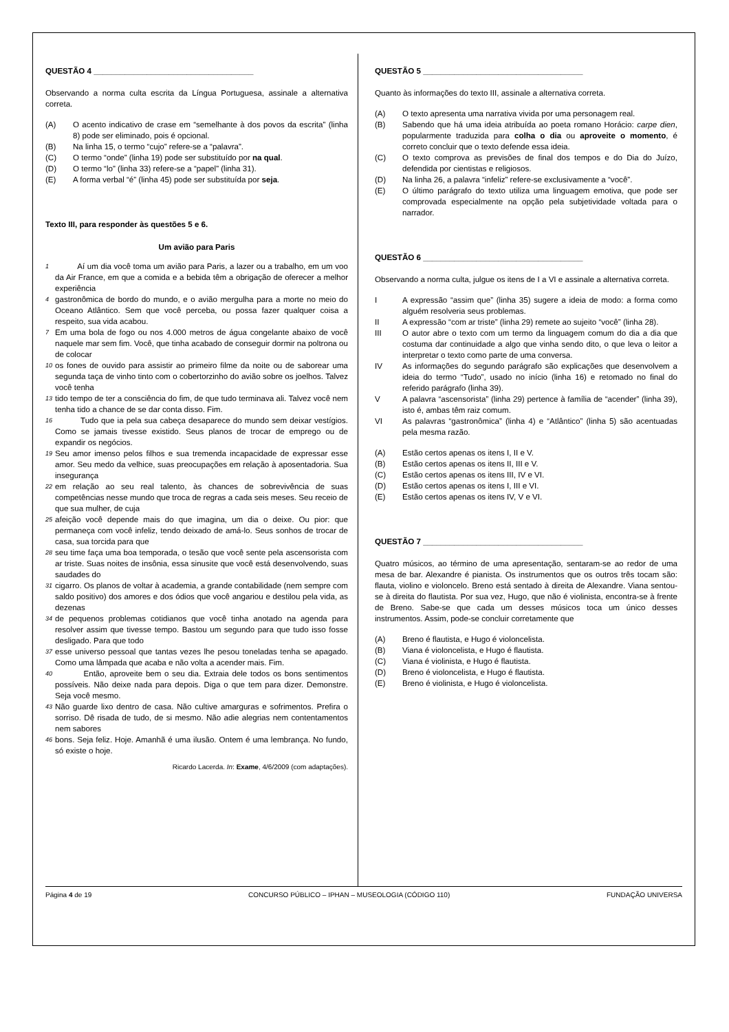QUESTÃO 4 ____________________________________
Observando a norma culta escrita da Língua Portuguesa, assinale a alternativa correta.
(A) O acento indicativo de crase em “semelhante à dos povos da escrita” (linha 8) pode ser eliminado, pois é opcional.
(B) Na linha 15, o termo “cujo” refere-se a “palavra”.
(C) O termo “onde” (linha 19) pode ser substituído por na qual.
(D) O termo “lo” (linha 33) refere-se a “papel” (linha 31).
(E) A forma verbal “é” (linha 45) pode ser substituída por seja.
Texto III, para responder às questões 5 e 6.
Um avião para Paris
1 Aí um dia você toma um avião para Paris, a lazer ou a trabalho, em um voo da Air France, em que a comida e a bebida têm a obrigação de oferecer a melhor experiência
4 gastronômica de bordo do mundo, e o avião mergulha para a morte no meio do Oceano Atlântico. Sem que você perceba, ou possa fazer qualquer coisa a respeito, sua vida acabou.
7 Em uma bola de fogo ou nos 4.000 metros de água congelante abaixo de você naquele mar sem fim. Você, que tinha acabado de conseguir dormir na poltrona ou de colocar
10 os fones de ouvido para assistir ao primeiro filme da noite ou de saborear uma segunda taça de vinho tinto com o cobertorzinho do avião sobre os joelhos. Talvez você tenha
13 tido tempo de ter a consciência do fim, de que tudo terminava ali. Talvez você nem tenha tido a chance de se dar conta disso. Fim.
16 Tudo que ia pela sua cabeça desaparece do mundo sem deixar vestígios. Como se jamais tivesse existido. Seus planos de trocar de emprego ou de expandir os negócios.
19 Seu amor imenso pelos filhos e sua tremenda incapacidade de expressar esse amor. Seu medo da velhice, suas preocupações em relação à aposentadoria. Sua insegurança
22 em relação ao seu real talento, às chances de sobrevivência de suas competências nesse mundo que troca de regras a cada seis meses. Seu receio de que sua mulher, de cuja
25 afeição você depende mais do que imagina, um dia o deixe. Ou pior: que permaneça com você infeliz, tendo deixado de amá-lo. Seus sonhos de trocar de casa, sua torcida para que
28 seu time faça uma boa temporada, o tesão que você sente pela ascensorista com ar triste. Suas noites de insônia, essa sinusite que você está desenvolvendo, suas saudades do
31 cigarro. Os planos de voltar à academia, a grande contabilidade (nem sempre com saldo positivo) dos amores e dos ódios que você angariou e destilou pela vida, as dezenas
34 de pequenos problemas cotidianos que você tinha anotado na agenda para resolver assim que tivesse tempo. Bastou um segundo para que tudo isso fosse desligado. Para que todo
37 esse universo pessoal que tantas vezes lhe pesou toneladas tenha se apagado. Como uma lâmpada que acaba e não volta a acender mais. Fim.
40 Então, aproveite bem o seu dia. Extraia dele todos os bons sentimentos possíveis. Não deixe nada para depois. Diga o que tem para dizer. Demonstre. Seja você mesmo.
43 Não guarde lixo dentro de casa. Não cultive amarguras e sofrimentos. Prefira o sorriso. Dê risada de tudo, de si mesmo. Não adie alegrias nem contentamentos nem sabores
46 bons. Seja feliz. Hoje. Amanhã é uma ilusão. Ontem é uma lembrança. No fundo, só existe o hoje.
Ricardo Lacerda. In: Exame, 4/6/2009 (com adaptações).
QUESTÃO 5 ____________________________________
Quanto às informações do texto III, assinale a alternativa correta.
(A) O texto apresenta uma narrativa vivida por uma personagem real.
(B) Sabendo que há uma ideia atribuída ao poeta romano Horácio: carpe dien, popularmente traduzida para colha o dia ou aproveite o momento, é correto concluir que o texto defende essa ideia.
(C) O texto comprova as previsões de final dos tempos e do Dia do Juízo, defendida por cientistas e religiosos.
(D) Na linha 26, a palavra “infeliz” refere-se exclusivamente a “você”.
(E) O último parágrafo do texto utiliza uma linguagem emotiva, que pode ser comprovada especialmente na opção pela subjetividade voltada para o narrador.
QUESTÃO 6 ____________________________________
Observando a norma culta, julgue os itens de I a VI e assinale a alternativa correta.
I A expressão “assim que” (linha 35) sugere a ideia de modo: a forma como alguém resolveria seus problemas.
II A expressão “com ar triste” (linha 29) remete ao sujeito “você” (linha 28).
III O autor abre o texto com um termo da linguagem comum do dia a dia que costuma dar continuidade a algo que vinha sendo dito, o que leva o leitor a interpretar o texto como parte de uma conversa.
IV As informações do segundo parágrafo são explicações que desenvolvem a ideia do termo “Tudo”, usado no início (linha 16) e retomado no final do referido parágrafo (linha 39).
V A palavra “ascensorista” (linha 29) pertence à família de “acender” (linha 39), isto é, ambas têm raiz comum.
VI As palavras “gastronômica” (linha 4) e “Atlântico” (linha 5) são acentuadas pela mesma razão.
(A) Estão certos apenas os itens I, II e V.
(B) Estão certos apenas os itens II, III e V.
(C) Estão certos apenas os itens III, IV e VI.
(D) Estão certos apenas os itens I, III e VI.
(E) Estão certos apenas os itens IV, V e VI.
QUESTÃO 7 ____________________________________
Quatro músicos, ao término de uma apresentação, sentaram-se ao redor de uma mesa de bar. Alexandre é pianista. Os instrumentos que os outros três tocam são: flauta, violino e violoncelo. Breno está sentado à direita de Alexandre. Viana sentou-se à direita do flautista. Por sua vez, Hugo, que não é violinista, encontra-se à frente de Breno. Sabe-se que cada um desses músicos toca um único desses instrumentos. Assim, pode-se concluir corretamente que
(A) Breno é flautista, e Hugo é violoncelista.
(B) Viana é violoncelista, e Hugo é flautista.
(C) Viana é violinista, e Hugo é flautista.
(D) Breno é violoncelista, e Hugo é flautista.
(E) Breno é violinista, e Hugo é violoncelista.
Página 4 de 19 CONCURSO PÚBLICO – IPHAN – MUSEOLOGIA (CÓDIGO 110) FUNDAÇÃO UNIVERSA